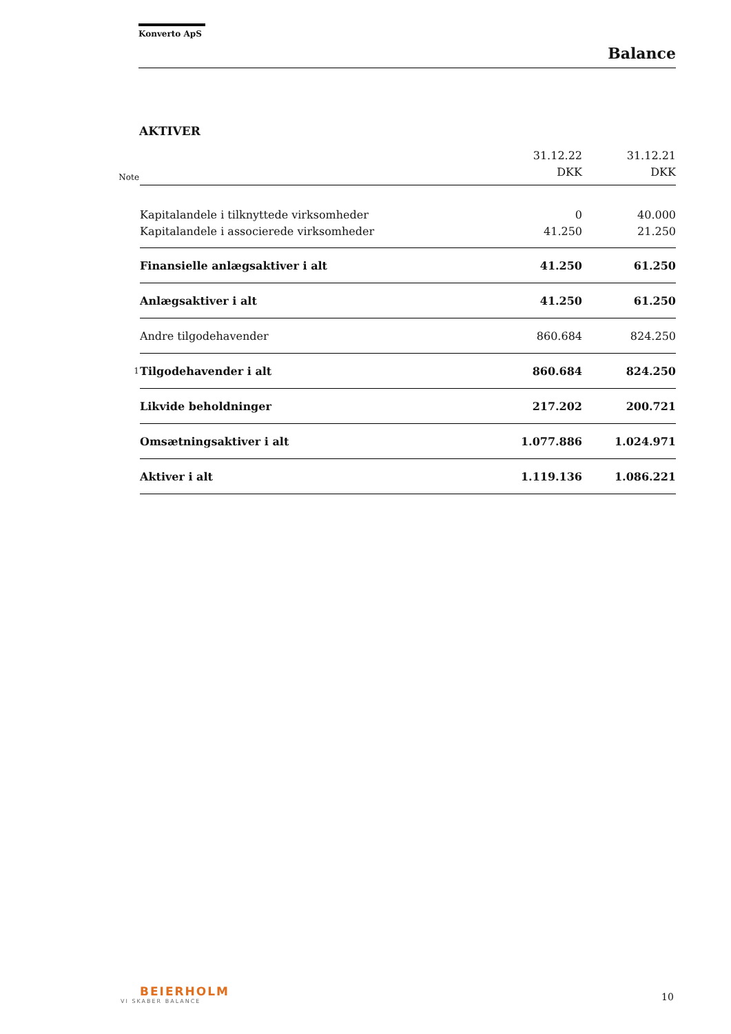Konverto ApS
Balance
AKTIVER
| Note | | 31.12.22 DKK | 31.12.21 DKK |
| --- | --- | --- | --- |
| | Kapitalandele i tilknyttede virksomheder | 0 | 40.000 |
| | Kapitalandele i associerede virksomheder | 41.250 | 21.250 |
| | Finansielle anlægsaktiver i alt | 41.250 | 61.250 |
| | Anlægsaktiver i alt | 41.250 | 61.250 |
| | Andre tilgodehavender | 860.684 | 824.250 |
| 1 | Tilgodehavender i alt | 860.684 | 824.250 |
| | Likvide beholdninger | 217.202 | 200.721 |
| | Omsætningsaktiver i alt | 1.077.886 | 1.024.971 |
| | Aktiver i alt | 1.119.136 | 1.086.221 |
BEIERHOLM
VI SKABER BALANCE
10